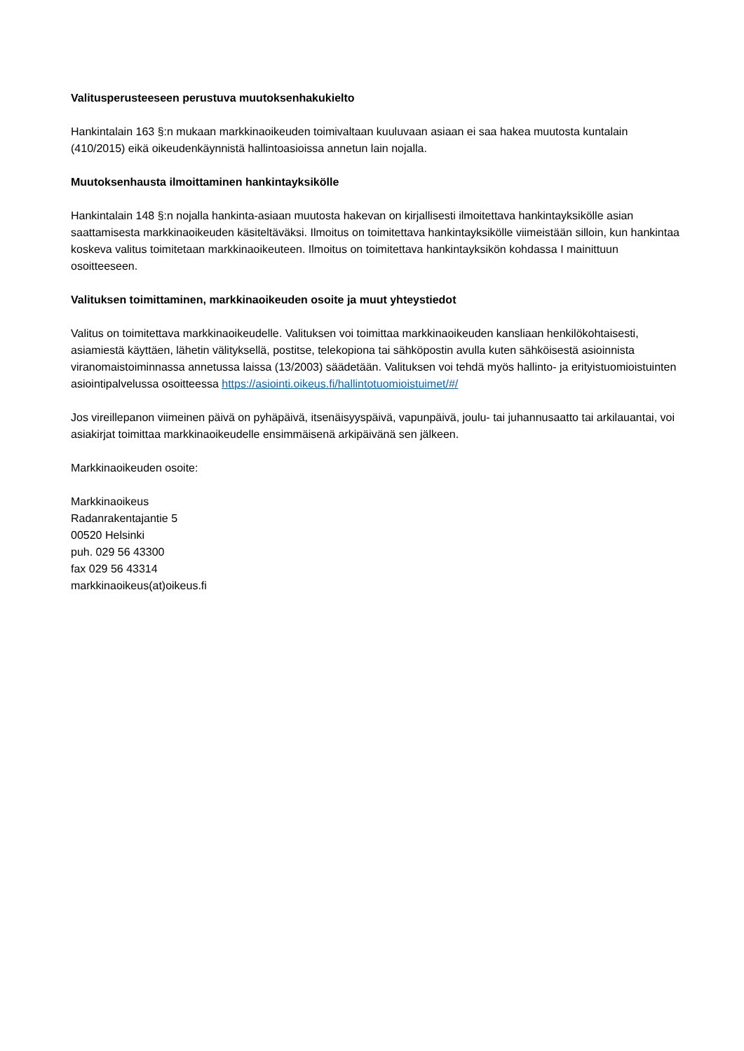Valitusperusteeseen perustuva muutoksenhakukielto
Hankintalain 163 §:n mukaan markkinaoikeuden toimivaltaan kuuluvaan asiaan ei saa hakea muutosta kuntalain (410/2015) eikä oikeudenkäynnistä hallintoasioissa annetun lain nojalla.
Muutoksenhausta ilmoittaminen hankintayksikölle
Hankintalain 148 §:n nojalla hankinta-asiaan muutosta hakevan on kirjallisesti ilmoitettava hankintayksikölle asian saattamisesta markkinaoikeuden käsiteltäväksi. Ilmoitus on toimitettava hankintayksikölle viimeistään silloin, kun hankintaa koskeva valitus toimitetaan markkinaoikeuteen. Ilmoitus on toimitettava hankintayksikön kohdassa I mainittuun osoitteeseen.
Valituksen toimittaminen, markkinaoikeuden osoite ja muut yhteystiedot
Valitus on toimitettava markkinaoikeudelle. Valituksen voi toimittaa markkinaoikeuden kansliaan henkilökohtaisesti, asiamiestä käyttäen, lähetin välityksellä, postitse, telekopiona tai sähköpostin avulla kuten sähköisestä asioinnista viranomaistoiminnassa annetussa laissa (13/2003) säädetään. Valituksen voi tehdä myös hallinto- ja erityistuomioistuinten asiointipalvelussa osoitteessa https://asiointi.oikeus.fi/hallintotuomioistuimet/#/
Jos vireillepanon viimeinen päivä on pyhäpäivä, itsenäisyyspäivä, vapunpäivä, joulu- tai juhannusaatto tai arkilauantai, voi asiakirjat toimittaa markkinaoikeudelle ensimmäisenä arkipäivänä sen jälkeen.
Markkinaoikeuden osoite:
Markkinaoikeus
Radanrakentajantie 5
00520 Helsinki
puh. 029 56 43300
fax 029 56 43314
markkinaoikeus(at)oikeus.fi